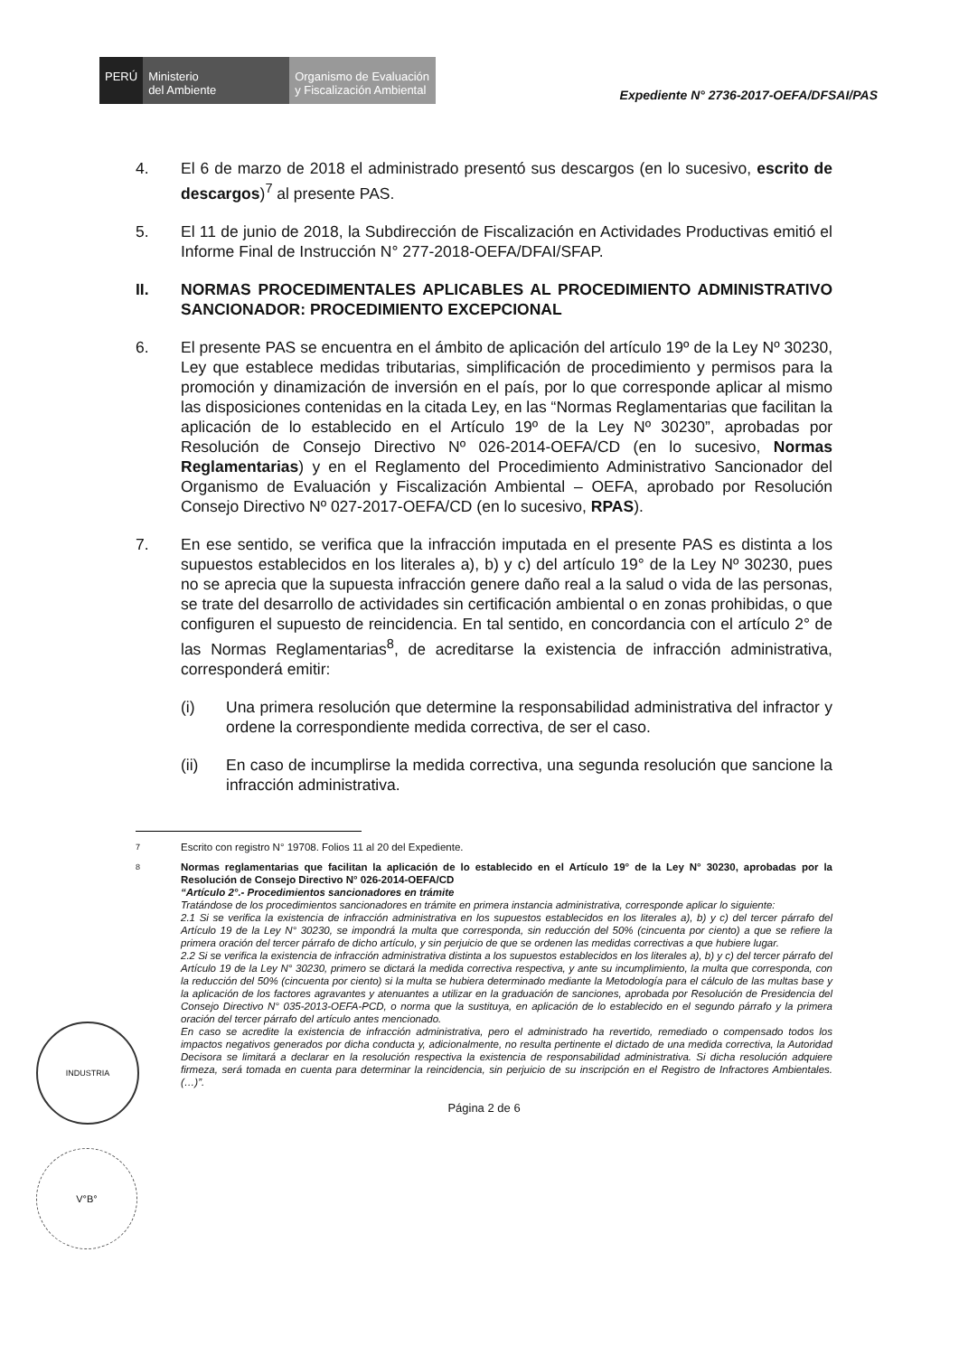PERÚ Ministerio
del Ambiente
Organismo de Evaluación y Fiscalización Ambiental
Expediente N° 2736-2017-OEFA/DFSAI/PAS
4. El 6 de marzo de 2018 el administrado presentó sus descargos (en lo sucesivo, escrito de descargos)<sup>7</sup> al presente PAS.
5. El 11 de junio de 2018, la Subdirección de Fiscalización en Actividades Productivas emitió el Informe Final de Instrucción N° 277-2018-OEFA/DFAI/SFAP.
II. NORMAS PROCEDIMENTALES APLICABLES AL PROCEDIMIENTO ADMINISTRATIVO SANCIONADOR: PROCEDIMIENTO EXCEPCIONAL
6. El presente PAS se encuentra en el ámbito de aplicación del artículo 19º de la Ley Nº 30230, Ley que establece medidas tributarias, simplificación de procedimiento y permisos para la promoción y dinamización de inversión en el país, por lo que corresponde aplicar al mismo las disposiciones contenidas en la citada Ley, en las “Normas Reglamentarias que facilitan la aplicación de lo establecido en el Artículo 19º de la Ley Nº 30230”, aprobadas por Resolución de Consejo Directivo Nº 026-2014-OEFA/CD (en lo sucesivo, Normas Reglamentarias) y en el Reglamento del Procedimiento Administrativo Sancionador del Organismo de Evaluación y Fiscalización Ambiental – OEFA, aprobado por Resolución Consejo Directivo Nº 027-2017-OEFA/CD (en lo sucesivo, RPAS).
7. En ese sentido, se verifica que la infracción imputada en el presente PAS es distinta a los supuestos establecidos en los literales a), b) y c) del artículo 19° de la Ley Nº 30230, pues no se aprecia que la supuesta infracción genere daño real a la salud o vida de las personas, se trate del desarrollo de actividades sin certificación ambiental o en zonas prohibidas, o que configuren el supuesto de reincidencia. En tal sentido, en concordancia con el artículo 2° de las Normas Reglamentarias<sup>8</sup>, de acreditarse la existencia de infracción administrativa, corresponderá emitir:
(i) Una primera resolución que determine la responsabilidad administrativa del infractor y ordene la correspondiente medida correctiva, de ser el caso.
(ii) En caso de incumplirse la medida correctiva, una segunda resolución que sancione la infracción administrativa.
7
Escrito con registro N° 19708. Folios 11 al 20 del Expediente.
8
Normas reglamentarias que facilitan la aplicación de lo establecido en el Artículo 19° de la Ley N° 30230, aprobadas por la Resolución de Consejo Directivo N° 026-2014-OEFA/CD
“Artículo 2°.- Procedimientos sancionadores en trámite
Tratándose de los procedimientos sancionadores en trámite en primera instancia administrativa, corresponde aplicar lo siguiente:
2.1 Si se verifica la existencia de infracción administrativa en los supuestos establecidos en los literales a), b) y c) del tercer párrafo del Artículo 19 de la Ley N° 30230, se impondrá la multa que corresponda, sin reducción del 50% (cincuenta por ciento) a que se refiere la primera oración del tercer párrafo de dicho artículo, y sin perjuicio de que se ordenen las medidas correctivas a que hubiere lugar.
2.2 Si se verifica la existencia de infracción administrativa distinta a los supuestos establecidos en los literales a), b) y c) del tercer párrafo del Artículo 19 de la Ley N° 30230, primero se dictará la medida correctiva respectiva, y ante su incumplimiento, la multa que corresponda, con la reducción del 50% (cincuenta por ciento) si la multa se hubiera determinado mediante la Metodología para el cálculo de las multas base y la aplicación de los factores agravantes y atenuantes a utilizar en la graduación de sanciones, aprobada por Resolución de Presidencia del Consejo Directivo N° 035-2013-OEFA-PCD, o norma que la sustituya, en aplicación de lo establecido en el segundo párrafo y la primera oración del tercer párrafo del artículo antes mencionado.
En caso se acredite la existencia de infracción administrativa, pero el administrado ha revertido, remediado o compensado todos los impactos negativos generados por dicha conducta y, adicionalmente, no resulta pertinente el dictado de una medida correctiva, la Autoridad Decisora se limitará a declarar en la resolución respectiva la existencia de responsabilidad administrativa. Si dicha resolución adquiere firmeza, será tomada en cuenta para determinar la reincidencia, sin perjuicio de su inscripción en el Registro de Infractores Ambientales. (…)”.
Página 2 de 6
INDUSTRIA
V°B°